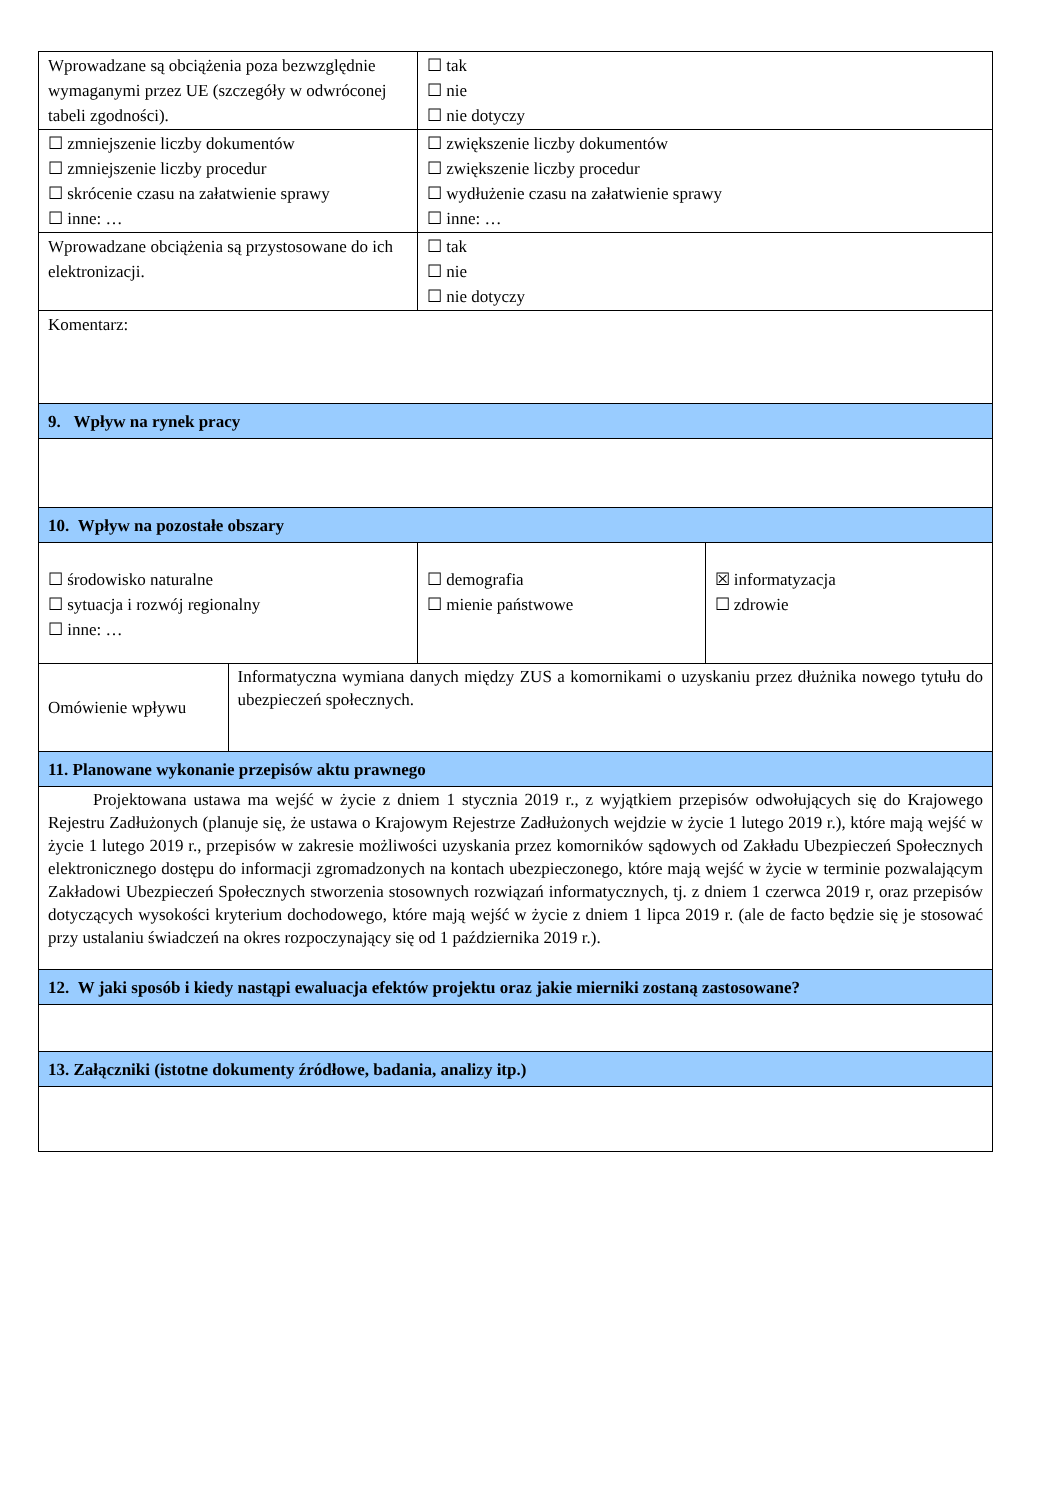| Wprowadzane są obciążenia poza bezwzględnie wymaganymi przez UE (szczegóły w odwróconej tabeli zgodności). | | ☐ tak ☐ nie ☐ nie dotyczy | |
| ☐ zmniejszenie liczby dokumentów ☐ zmniejszenie liczby procedur ☐ skrócenie czasu na załatwienie sprawy ☐ inne: … | | ☐ zwiększenie liczby dokumentów ☐ zwiększenie liczby procedur ☐ wydłużenie czasu na załatwienie sprawy ☐ inne: … | |
| Wprowadzane obciążenia są przystosowane do ich elektronizacji. | | ☐ tak ☐ nie ☐ nie dotyczy | |
| Komentarz: | | | |
| 9. Wpływ na rynek pracy | | | |
| 10. Wpływ na pozostałe obszary | | | |
| ☐ środowisko naturalne ☐ sytuacja i rozwój regionalny ☐ inne: … | | ☐ demografia ☐ mienie państwowe | ☒ informatyzacja ☐ zdrowie |
| Omówienie wpływu | Informatyczna wymiana danych między ZUS a komornikami o uzyskaniu przez dłużnika nowego tytułu do ubezpieczeń społecznych. | | |
| 11. Planowane wykonanie przepisów aktu prawnego | | | |
| Projektowana ustawa ma wejść w życie z dniem 1 stycznia 2019 r., z wyjątkiem przepisów odwołujących się do Krajowego Rejestru Zadłużonych (planuje się, że ustawa o Krajowym Rejestrze Zadłużonych wejdzie w życie 1 lutego 2019 r.), które mają wejść w życie 1 lutego 2019 r., przepisów w zakresie możliwości uzyskania przez komorników sądowych od Zakładu Ubezpieczeń Społecznych elektronicznego dostępu do informacji zgromadzonych na kontach ubezpieczonego, które mają wejść w życie w terminie pozwalającym Zakładowi Ubezpieczeń Społecznych stworzenia stosownych rozwiązań informatycznych, tj. z dniem 1 czerwca 2019 r, oraz przepisów dotyczących wysokości kryterium dochodowego, które mają wejść w życie z dniem 1 lipca 2019 r. (ale de facto będzie się je stosować przy ustalaniu świadczeń na okres rozpoczynający się od 1 października 2019 r.). | | | |
| 12. W jaki sposób i kiedy nastąpi ewaluacja efektów projektu oraz jakie mierniki zostaną zastosowane? | | | |
| 13. Załączniki (istotne dokumenty źródłowe, badania, analizy itp.) | | | |